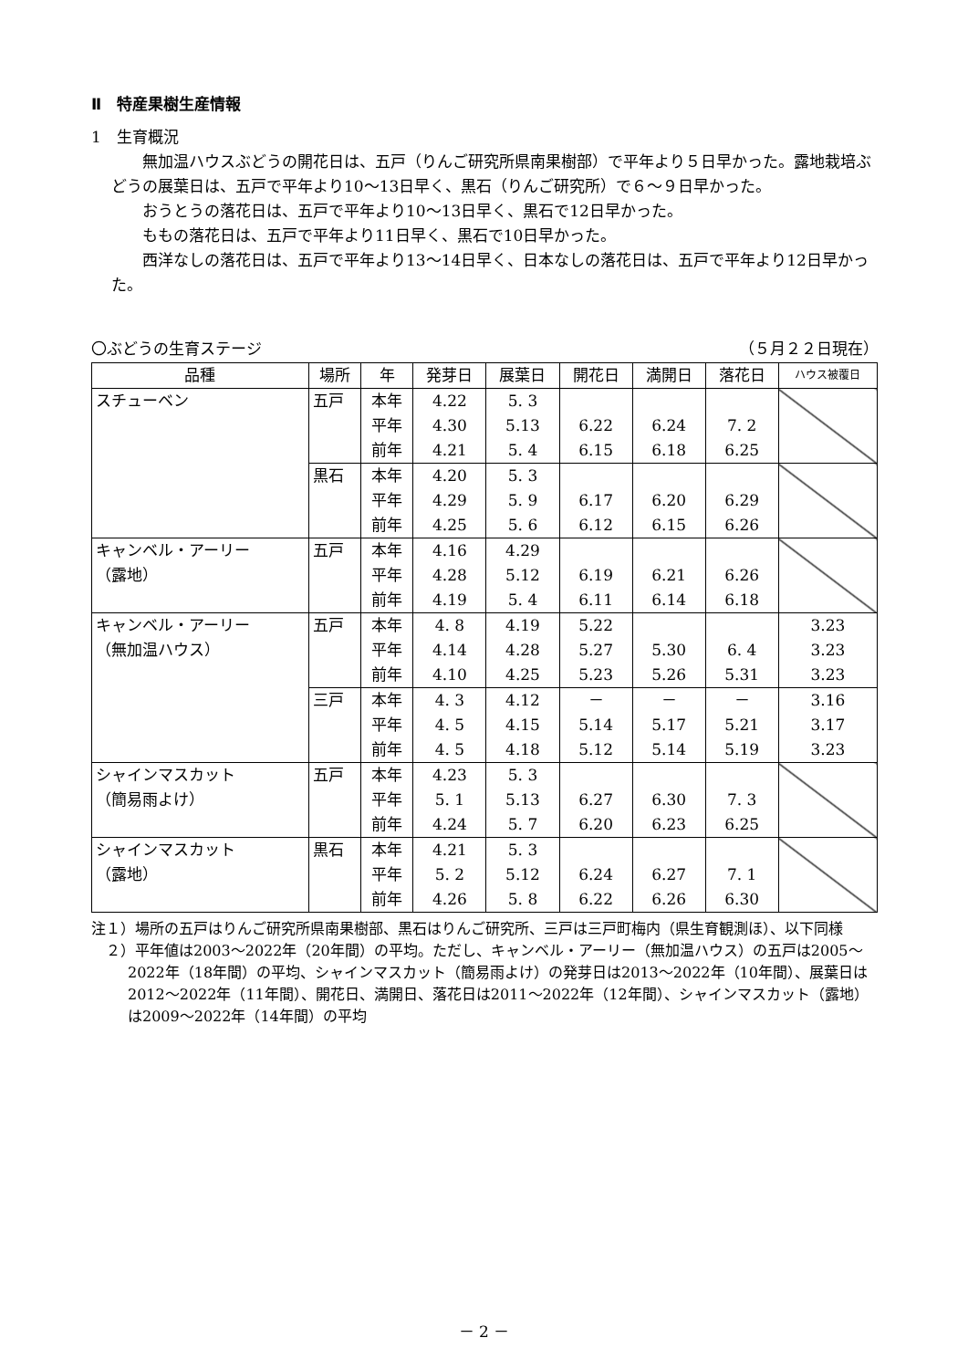Ⅱ　特産果樹生産情報
1　生育概況
無加温ハウスぶどうの開花日は、五戸（りんご研究所県南果樹部）で平年より５日早かった。露地栽培ぶどうの展葉日は、五戸で平年より10～13日早く、黒石（りんご研究所）で６～９日早かった。
おうとうの落花日は、五戸で平年より10～13日早く、黒石で12日早かった。
ももの落花日は、五戸で平年より11日早く、黒石で10日早かった。
西洋なしの落花日は、五戸で平年より13～14日早く、日本なしの落花日は、五戸で平年より12日早かった。
〇ぶどうの生育ステージ （５月２２日現在）
| 品種 | 場所 | 年 | 発芽日 | 展葉日 | 開花日 | 満開日 | 落花日 | ハウス被覆日 |
| --- | --- | --- | --- | --- | --- | --- | --- | --- |
| スチューベン | 五戸 | 本年 平年 前年 | 4.22 4.30 4.21 | 5. 3 5.13 5. 4 | 6.22 6.15 | 6.24 6.18 | 7. 2 6.25 | |
| | 黒石 | 本年 平年 前年 | 4.20 4.29 4.25 | 5. 3 5. 9 5. 6 | 6.17 6.12 | 6.20 6.15 | 6.29 6.26 | |
| キャンベル・アーリー （露地） | 五戸 | 本年 平年 前年 | 4.16 4.28 4.19 | 4.29 5.12 5. 4 | 6.19 6.11 | 6.21 6.14 | 6.26 6.18 | |
| キャンベル・アーリー （無加温ハウス） | 五戸 | 本年 平年 前年 | 4. 8 4.14 4.10 | 4.19 4.28 4.25 | 5.22 5.27 5.23 | 5.30 5.26 | 6. 4 5.31 | 3.23 3.23 3.23 |
| | 三戸 | 本年 平年 前年 | 4. 3 4. 5 4. 5 | 4.12 4.15 4.18 | － 5.14 5.12 | － 5.17 5.14 | － 5.21 5.19 | 3.16 3.17 3.23 |
| シャインマスカット （簡易雨よけ） | 五戸 | 本年 平年 前年 | 4.23 5. 1 4.24 | 5. 3 5.13 5. 7 | 6.27 6.20 | 6.30 6.23 | 7. 3 6.25 | |
| シャインマスカット （露地） | 黒石 | 本年 平年 前年 | 4.21 5. 2 4.26 | 5. 3 5.12 5. 8 | 6.24 6.22 | 6.27 6.26 | 7. 1 6.30 | |
注１）場所の五戸はりんご研究所県南果樹部、黒石はりんご研究所、三戸は三戸町梅内（県生育観測ほ）、以下同様
２）平年値は2003～2022年（20年間）の平均。ただし、キャンベル・アーリー（無加温ハウス）の五戸は2005～2022年（18年間）の平均、シャインマスカット（簡易雨よけ）の発芽日は2013～2022年（10年間）、展葉日は2012～2022年（11年間）、開花日、満開日、落花日は2011～2022年（12年間）、シャインマスカット（露地）は2009～2022年（14年間）の平均
－ 2 －